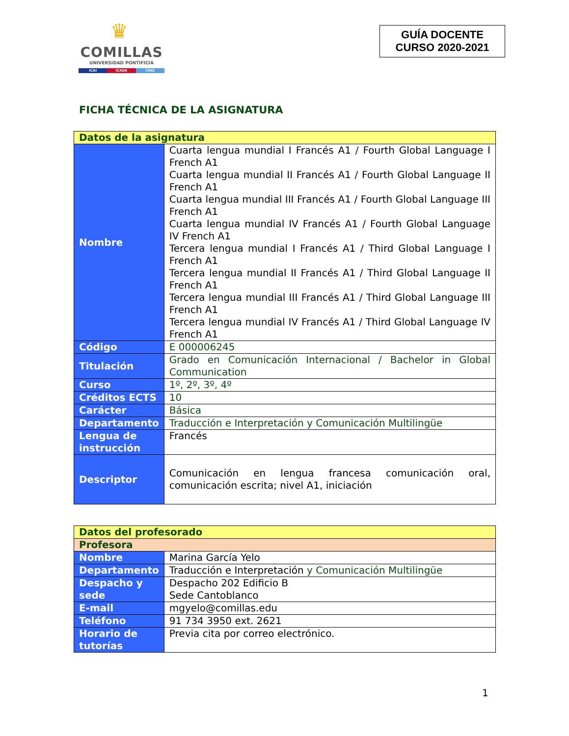♛
COMILLAS
UNIVERSIDAD PONTIFICIA
ICAI ICADE CIHS
GUÍA DOCENTE
CURSO 2020-2021
FICHA TÉCNICA DE LA ASIGNATURA
| Datos de la asignatura | |
| Nombre | Cuarta lengua mundial I Francés A1 / Fourth Global Language I French A1 Cuarta lengua mundial II Francés A1 / Fourth Global Language II French A1 Cuarta lengua mundial III Francés A1 / Fourth Global Language III French A1 Cuarta lengua mundial IV Francés A1 / Fourth Global Language IV French A1 Tercera lengua mundial I Francés A1 / Third Global Language I French A1 Tercera lengua mundial II Francés A1 / Third Global Language II French A1 Tercera lengua mundial III Francés A1 / Third Global Language III French A1 Tercera lengua mundial IV Francés A1 / Third Global Language IV French A1 |
| Código | E 000006245 |
| Titulación | Grado en Comunicación Internacional / Bachelor in Global Communication |
| Curso | 1º, 2º, 3º, 4º |
| Créditos ECTS | 10 |
| Carácter | Básica |
| Departamento | Traducción e Interpretación y Comunicación Multilingüe |
| Lengua de instrucción | Francés |
| Descriptor | Comunicación en lengua francesa comunicación oral, comunicación escrita; nivel A1, iniciación |
| Datos del profesorado | |
| Profesora | |
| Nombre | Marina García Yelo |
| Departamento | Traducción e Interpretación y Comunicación Multilingüe |
| Despacho y sede | Despacho 202 Edificio B Sede Cantoblanco |
| E-mail | mgyelo@comillas.edu |
| Teléfono | 91 734 3950 ext. 2621 |
| Horario de tutorías | Previa cita por correo electrónico. |
1